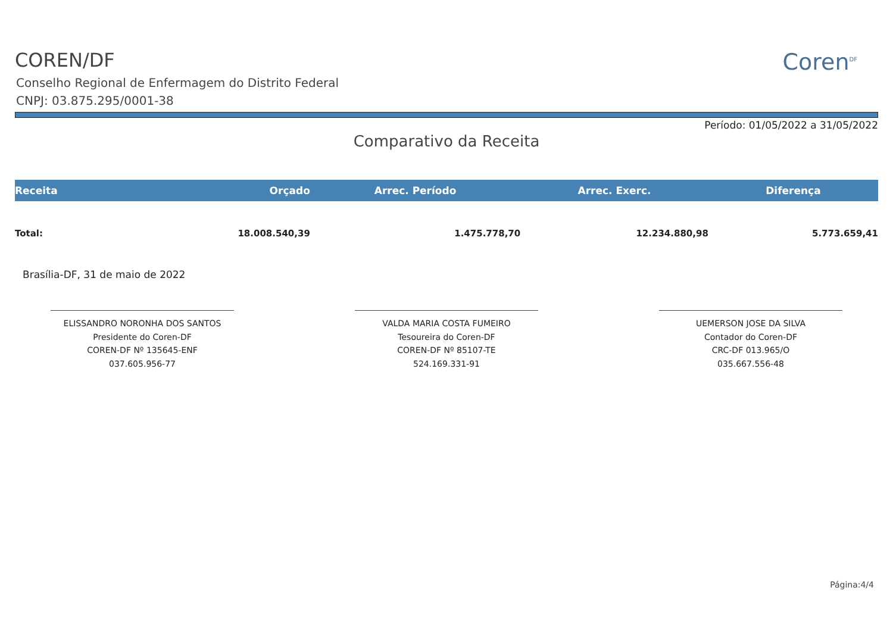COREN/DF
Conselho Regional de Enfermagem do Distrito Federal
CNPJ: 03.875.295/0001-38
Coren<sup>DF</sup>
Período: 01/05/2022 a 31/05/2022
Comparativo da Receita
| Receita | Orçado | Arrec. Período | Arrec. Exerc. | Diferença |
| --- | --- | --- | --- | --- |
| Total: | 18.008.540,39 | 1.475.778,70 | 12.234.880,98 | 5.773.659,41 |
Brasília-DF, 31 de maio de 2022
ELISSANDRO NORONHA DOS SANTOS
Presidente do Coren-DF
COREN-DF Nº 135645-ENF
037.605.956-77
VALDA MARIA COSTA FUMEIRO
Tesoureira do Coren-DF
COREN-DF Nº 85107-TE
524.169.331-91
UEMERSON JOSE DA SILVA
Contador do Coren-DF
CRC-DF 013.965/O
035.667.556-48
Página:4/4